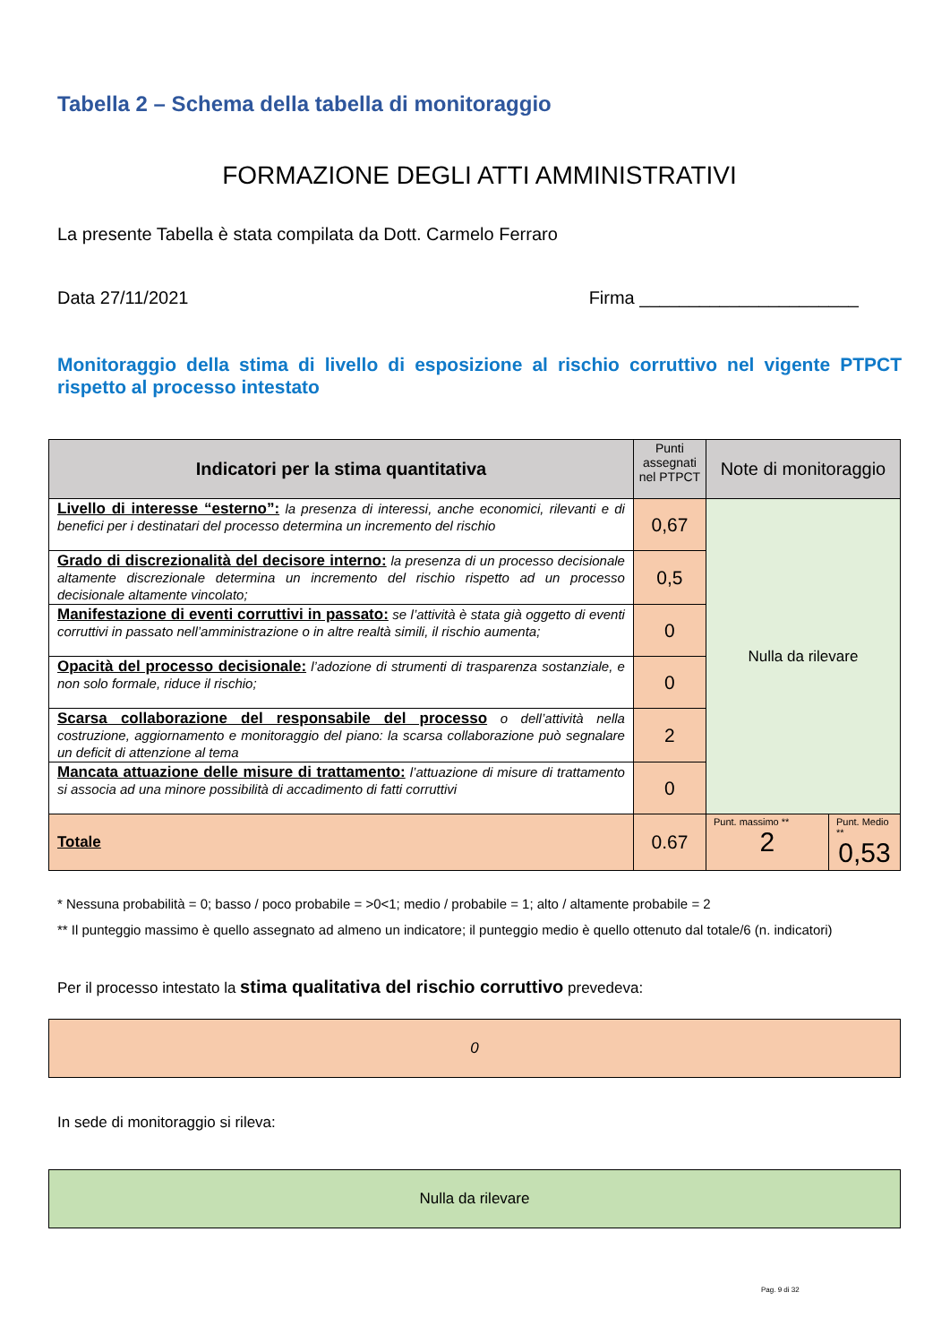Tabella 2 – Schema della tabella di monitoraggio
FORMAZIONE DEGLI ATTI AMMINISTRATIVI
La presente Tabella è stata compilata da Dott. Carmelo Ferraro
Data 27/11/2021 Firma ______________________
Monitoraggio della stima di livello di esposizione al rischio corruttivo nel vigente PTPCT rispetto al processo intestato
| Indicatori per la stima quantitativa | Punti assegnati nel PTPCT | Note di monitoraggio | |
| --- | --- | --- | --- |
| Livello di interesse “esterno”: la presenza di interessi, anche economici, rilevanti e di benefici per i destinatari del processo determina un incremento del rischio | 0,67 | Nulla da rilevare | |
| Grado di discrezionalità del decisore interno: la presenza di un processo decisionale altamente discrezionale determina un incremento del rischio rispetto ad un processo decisionale altamente vincolato; | 0,5 | | |
| Manifestazione di eventi corruttivi in passato: se l’attività è stata già oggetto di eventi corruttivi in passato nell’amministrazione o in altre realtà simili, il rischio aumenta; | 0 | | |
| Opacità del processo decisionale: l’adozione di strumenti di trasparenza sostanziale, e non solo formale, riduce il rischio; | 0 | | |
| Scarsa collaborazione del responsabile del processo o dell’attività nella costruzione, aggiornamento e monitoraggio del piano: la scarsa collaborazione può segnalare un deficit di attenzione al tema | 2 | | |
| Mancata attuazione delle misure di trattamento: l’attuazione di misure di trattamento si associa ad una minore possibilità di accadimento di fatti corruttivi | 0 | | |
| Totale | 0.67 | Punt. massimo ** 2 | Punt. Medio ** 0,53 |
* Nessuna probabilità = 0; basso / poco probabile = >0<1; medio / probabile = 1; alto / altamente probabile = 2
** Il punteggio massimo è quello assegnato ad almeno un indicatore; il punteggio medio è quello ottenuto dal totale/6 (n. indicatori)
Per il processo intestato la stima qualitativa del rischio corruttivo prevedeva:
0
In sede di monitoraggio si rileva:
Nulla da rilevare
Pag. 9 di 32